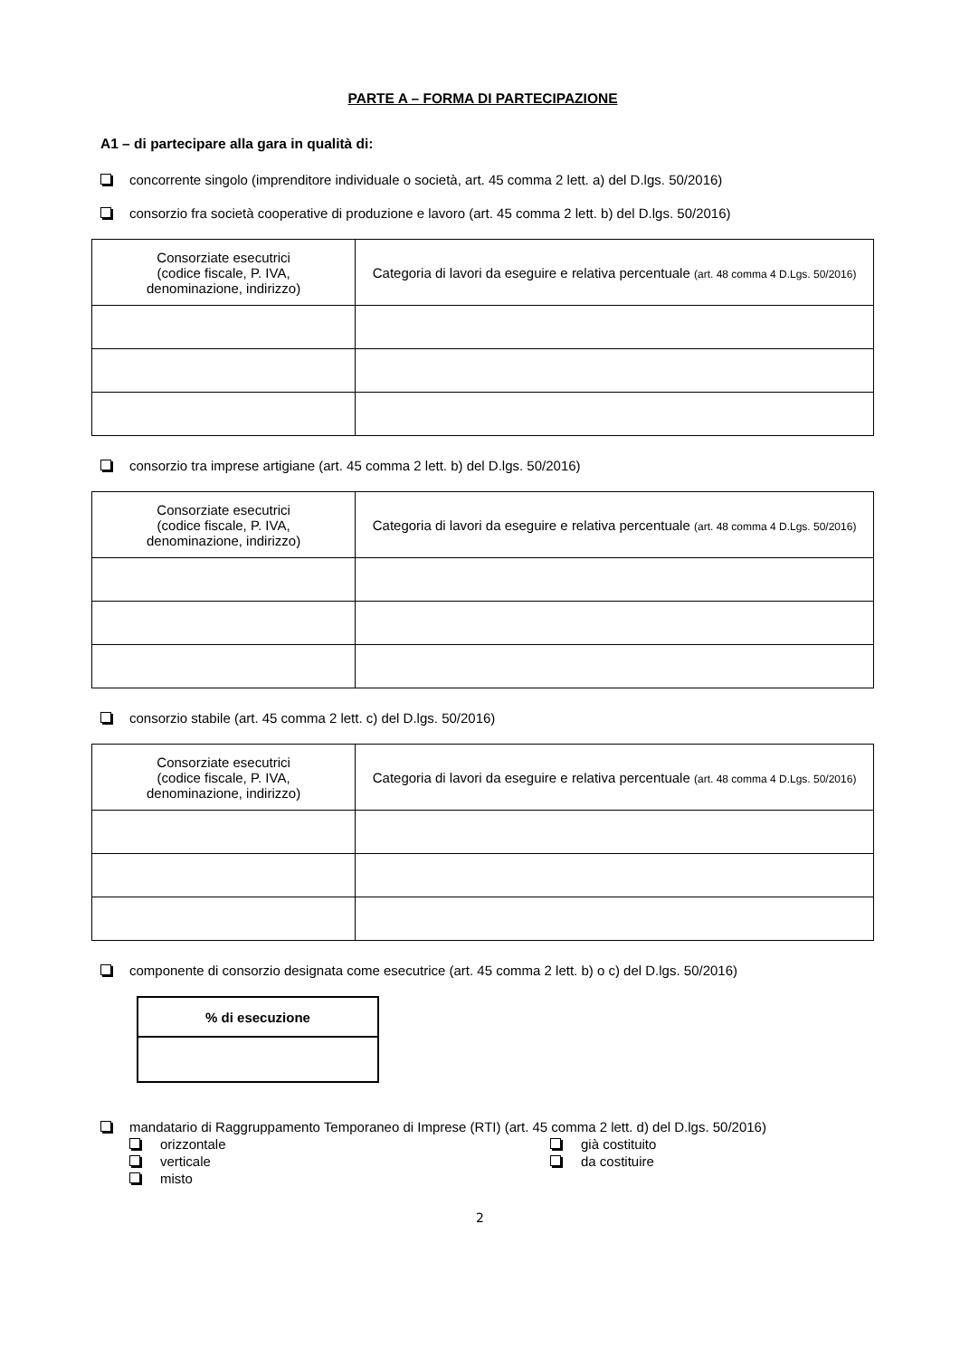PARTE A – FORMA DI PARTECIPAZIONE
A1 – di partecipare alla gara in qualità di:
concorrente singolo (imprenditore individuale o società, art. 45 comma 2 lett. a) del D.lgs. 50/2016)
consorzio fra società cooperative di produzione e lavoro (art. 45 comma 2 lett. b) del D.lgs. 50/2016)
| Consorziate esecutrici (codice fiscale, P. IVA, denominazione, indirizzo) | Categoria di lavori da eseguire e relativa percentuale (art. 48 comma 4 D.Lgs. 50/2016) |
| --- | --- |
consorzio tra imprese artigiane (art. 45 comma 2 lett. b) del D.lgs. 50/2016)
| Consorziate esecutrici (codice fiscale, P. IVA, denominazione, indirizzo) | Categoria di lavori da eseguire e relativa percentuale (art. 48 comma 4 D.Lgs. 50/2016) |
| --- | --- |
consorzio stabile (art. 45 comma 2 lett. c) del D.lgs. 50/2016)
| Consorziate esecutrici (codice fiscale, P. IVA, denominazione, indirizzo) | Categoria di lavori da eseguire e relativa percentuale (art. 48 comma 4 D.Lgs. 50/2016) |
| --- | --- |
componente di consorzio designata come esecutrice (art. 45 comma 2 lett. b) o c) del D.lgs. 50/2016)
| % di esecuzione |
| --- |
mandatario di Raggruppamento Temporaneo di Imprese (RTI) (art. 45 comma 2 lett. d) del D.lgs. 50/2016)
orizzontale
verticale
misto
già costituito
da costituire
2